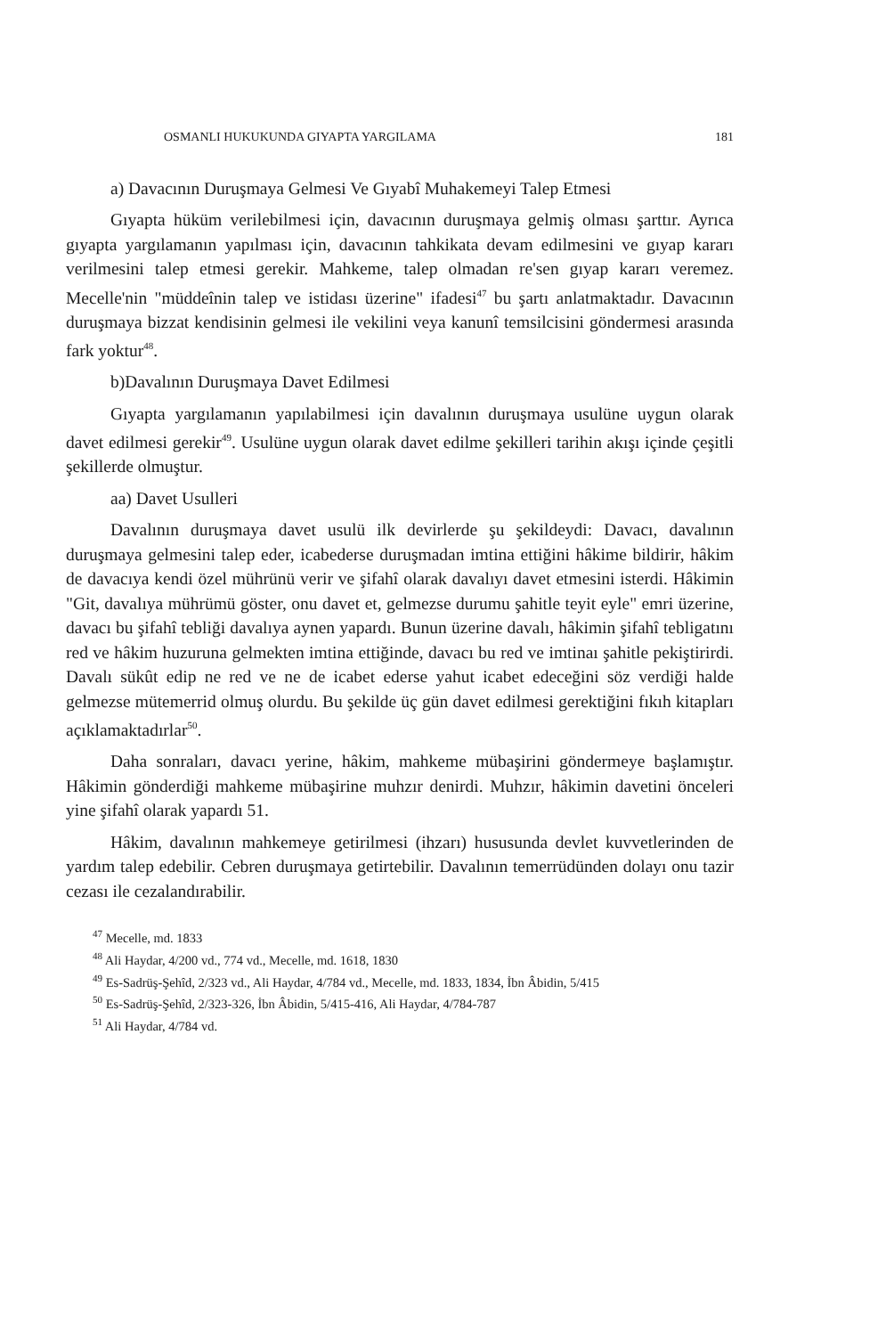OSMANLI HUKUKUNDA GIYAPTA YARGILAMA 181
a) Davacının Duruşmaya Gelmesi Ve Gıyabî Muhakemeyi Talep Etmesi
Gıyapta hüküm verilebilmesi için, davacının duruşmaya gelmiş olması şarttır. Ayrıca gıyapta yargılamanın yapılması için, davacının tahkikata devam edilmesini ve gıyap kararı verilmesini talep etmesi gerekir. Mahkeme, talep olmadan re'sen gıyap kararı veremez. Mecelle'nin "müddeînin talep ve istidası üzerine" ifadesi<sup>47</sup> bu şartı anlatmaktadır. Davacının duruşmaya bizzat kendisinin gelmesi ile vekilini veya kanunî temsilcisini göndermesi arasında fark yoktur<sup>48</sup>.
b)Davalının Duruşmaya Davet Edilmesi
Gıyapta yargılamanın yapılabilmesi için davalının duruşmaya usulüne uygun olarak davet edilmesi gerekir<sup>49</sup>. Usulüne uygun olarak davet edilme şekilleri tarihin akışı içinde çeşitli şekillerde olmuştur.
aa) Davet Usulleri
Davalının duruşmaya davet usulü ilk devirlerde şu şekildeydi: Davacı, davalının duruşmaya gelmesini talep eder, icabederse duruşmadan imtina ettiğini hâkime bildirir, hâkim de davacıya kendi özel mührünü verir ve şifahî olarak davalıyı davet etmesini isterdi. Hâkimin "Git, davalıya mührümü göster, onu davet et, gelmezse durumu şahitle teyit eyle" emri üzerine, davacı bu şifahî tebliği davalıya aynen yapardı. Bunun üzerine davalı, hâkimin şifahî tebligatını red ve hâkim huzuruna gelmekten imtina ettiğinde, davacı bu red ve imtinaı şahitle pekiştirirdi. Davalı sükût edip ne red ve ne de icabet ederse yahut icabet edeceğini söz verdiği halde gelmezse mütemerrid olmuş olurdu. Bu şekilde üç gün davet edilmesi gerektiğini fıkıh kitapları açıklamaktadırlar<sup>50</sup>.
Daha sonraları, davacı yerine, hâkim, mahkeme mübaşirini göndermeye başlamıştır. Hâkimin gönderdiği mahkeme mübaşirine muhzır denirdi. Muhzır, hâkimin davetini önceleri yine şifahî olarak yapardı 51.
Hâkim, davalının mahkemeye getirilmesi (ihzarı) hususunda devlet kuvvetlerinden de yardım talep edebilir. Cebren duruşmaya getirtebilir. Davalının temerrüdünden dolayı onu tazir cezası ile cezalandırabilir.
<sup>47</sup> Mecelle, md. 1833
<sup>48</sup> Ali Haydar, 4/200 vd., 774 vd., Mecelle, md. 1618, 1830
<sup>49</sup> Es-Sadrüş-Şehîd, 2/323 vd., Ali Haydar, 4/784 vd., Mecelle, md. 1833, 1834, İbn Âbidin, 5/415
<sup>50</sup> Es-Sadrüş-Şehîd, 2/323-326, İbn Âbidin, 5/415-416, Ali Haydar, 4/784-787
<sup>51</sup> Ali Haydar, 4/784 vd.